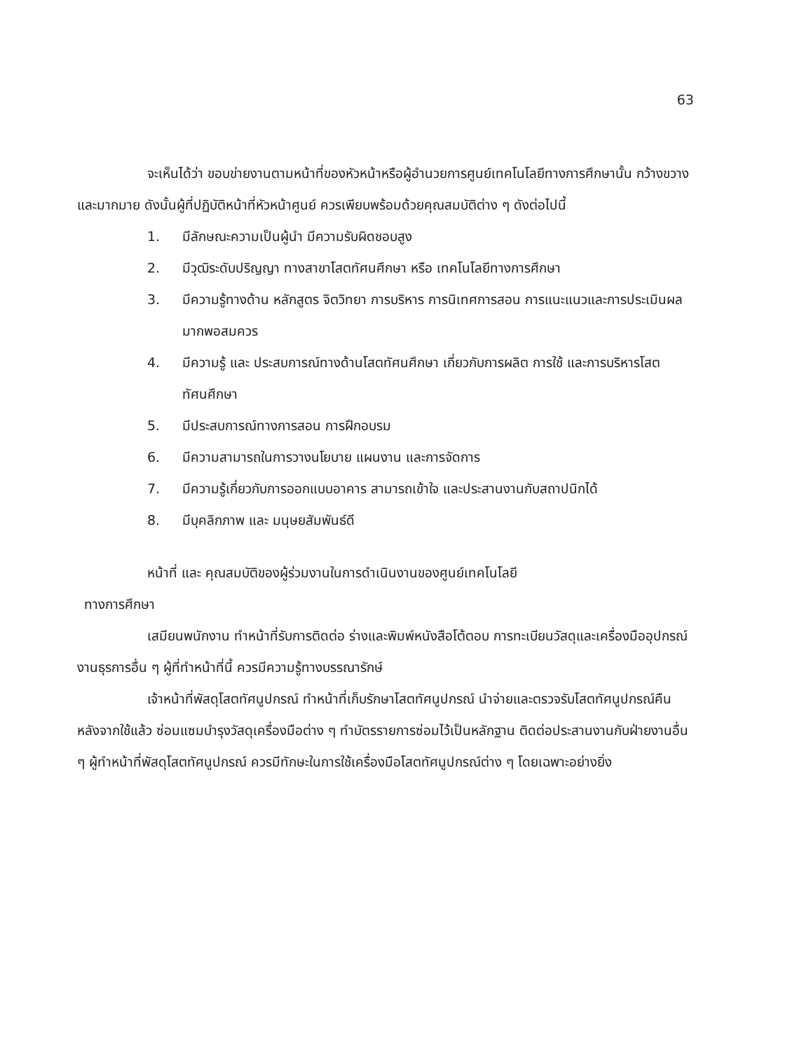63
จะเห็นได้ว่า ขอบข่ายงานตามหน้าที่ของหัวหน้าหรือผู้อำนวยการศูนย์เทคโนโลยีทางการศึกษานั้น กว้างขวางและมากมาย ดังนั้นผู้ที่ปฏิบัติหน้าที่หัวหน้าศูนย์ ควรเพียบพร้อมด้วยคุณสมบัติต่าง ๆ ดังต่อไปนี้
1. มีลักษณะความเป็นผู้นำ มีความรับผิดชอบสูง
2. มีวุฒิระดับปริญญา ทางสาขาโสตทัศนศึกษา หรือ เทคโนโลยีทางการศึกษา
3. มีความรู้ทางด้าน หลักสูตร จิตวิทยา การบริหาร การนิเทศการสอน การแนะแนวและการประเมินผลมากพอสมควร
4. มีความรู้ และ ประสบการณ์ทางด้านโสตทัศนศึกษา เกี่ยวกับการผลิต การใช้ และการบริหารโสตทัศนศึกษา
5. มีประสบการณ์ทางการสอน การฝึกอบรม
6. มีความสามารถในการวางนโยบาย แผนงาน และการจัดการ
7. มีความรู้เกี่ยวกับการออกแบบอาคาร สามารถเข้าใจ และประสานงานกับสถาปนิกได้
8. มีบุคลิกภาพ และ มนุษยสัมพันธ์ดี
หน้าที่ และ คุณสมบัติของผู้ร่วมงานในการดำเนินงานของศูนย์เทคโนโลยี
ทางการศึกษา
เสมียนพนักงาน ทำหน้าที่รับการติดต่อ ร่างและพิมพ์หนังสือโต้ตอบ การทะเบียนวัสดุและเครื่องมืออุปกรณ์ งานธุรการอื่น ๆ ผู้ที่ทำหน้าที่นี้ ควรมีความรู้ทางบรรณารักษ์
เจ้าหน้าที่พัสดุโสตทัศนูปกรณ์ ทำหน้าที่เก็บรักษาโสตทัศนูปกรณ์ นำจ่ายและตรวจรับโสตทัศนูปกรณ์คืนหลังจากใช้แล้ว ซ่อมแซมบำรุงวัสดุเครื่องมือต่าง ๆ ทำบัตรรายการซ่อมไว้เป็นหลักฐาน ติดต่อประสานงานกับฝ่ายงานอื่น ๆ ผู้ทำหน้าที่พัสดุโสตทัศนูปกรณ์ ควรมีทักษะในการใช้เครื่องมือโสตทัศนูปกรณ์ต่าง ๆ โดยเฉพาะอย่างยิ่ง